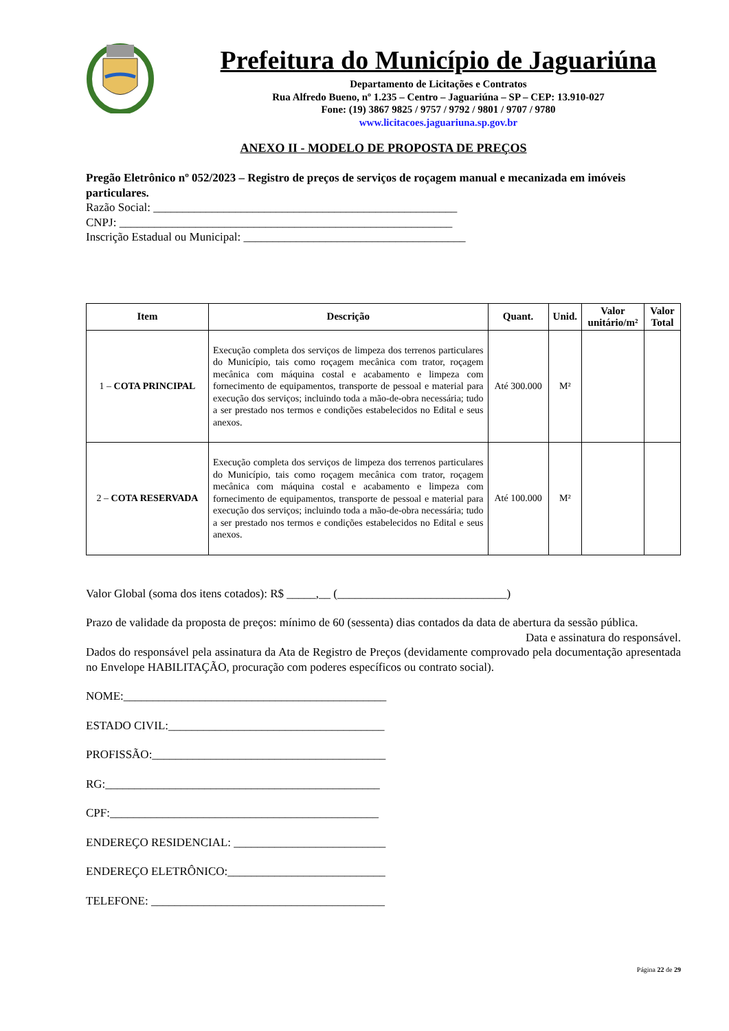Prefeitura do Município de Jaguariúna
Departamento de Licitações e Contratos
Rua Alfredo Bueno, nº 1.235 – Centro – Jaguariúna – SP – CEP: 13.910-027
Fone: (19) 3867 9825 / 9757 / 9792 / 9801 / 9707 / 9780
www.licitacoes.jaguariuna.sp.gov.br
ANEXO II - MODELO DE PROPOSTA DE PREÇOS
Pregão Eletrônico nº 052/2023 – Registro de preços de serviços de roçagem manual e mecanizada em imóveis particulares.
Razão Social: ____________________________________________________
CNPJ: _________________________________________________________
Inscrição Estadual ou Municipal: ______________________________________
| Item | Descrição | Quant. | Unid. | Valor unitário/m² | Valor Total |
| --- | --- | --- | --- | --- | --- |
| 1 – COTA PRINCIPAL | Execução completa dos serviços de limpeza dos terrenos particulares do Município, tais como roçagem mecânica com trator, roçagem mecânica com máquina costal e acabamento e limpeza com fornecimento de equipamentos, transporte de pessoal e material para execução dos serviços; incluindo toda a mão-de-obra necessária; tudo a ser prestado nos termos e condições estabelecidos no Edital e seus anexos. | Até 300.000 | M² | | |
| 2 – COTA RESERVADA | Execução completa dos serviços de limpeza dos terrenos particulares do Município, tais como roçagem mecânica com trator, roçagem mecânica com máquina costal e acabamento e limpeza com fornecimento de equipamentos, transporte de pessoal e material para execução dos serviços; incluindo toda a mão-de-obra necessária; tudo a ser prestado nos termos e condições estabelecidos no Edital e seus anexos. | Até 100.000 | M² | | |
Valor Global (soma dos itens cotados): R$ _____,__ (_____________________________)
Prazo de validade da proposta de preços: mínimo de 60 (sessenta) dias contados da data de abertura da sessão pública.
Data e assinatura do responsável.
Dados do responsável pela assinatura da Ata de Registro de Preços (devidamente comprovado pela documentação apresentada no Envelope HABILITAÇÃO, procuração com poderes específicos ou contrato social).
NOME:_____________________________________________
ESTADO CIVIL:_____________________________________
PROFISSÃO:________________________________________
RG:_______________________________________________
CPF:______________________________________________
ENDEREÇO RESIDENCIAL: __________________________
ENDEREÇO ELETRÔNICO:___________________________
TELEFONE: ________________________________________
Página 22 de 29